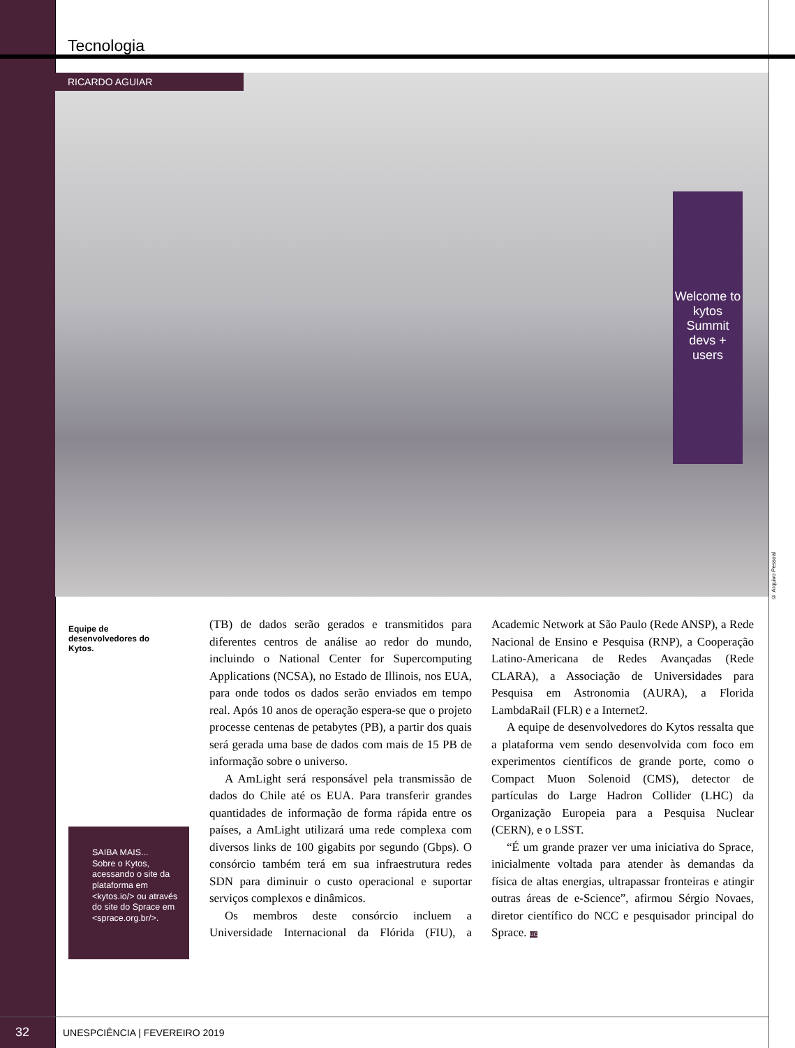Tecnologia
Welcome to kytos Summit devs + users RICARDO AGUIAR
© Arquivo Pessoal
Equipe de desenvolvedores do Kytos.
SAIBA MAIS...
Sobre o Kytos, acessando o site da plataforma em <kytos.io/> ou através do site do Sprace em <sprace.org.br/>.
(TB) de dados serão gerados e transmitidos para diferentes centros de análise ao redor do mundo, incluindo o National Center for Supercomputing Applications (NCSA), no Estado de Illinois, nos EUA, para onde todos os dados serão enviados em tempo real. Após 10 anos de operação espera-se que o projeto processe centenas de petabytes (PB), a partir dos quais será gerada uma base de dados com mais de 15 PB de informação sobre o universo.
A AmLight será responsável pela transmissão de dados do Chile até os EUA. Para transferir grandes quantidades de informação de forma rápida entre os países, a AmLight utilizará uma rede complexa com diversos links de 100 gigabits por segundo (Gbps). O consórcio também terá em sua infraestrutura redes SDN para diminuir o custo operacional e suportar serviços complexos e dinâmicos.
Os membros deste consórcio incluem a Universidade Internacional da Flórida (FIU), a Academic Network at São Paulo (Rede ANSP), a Rede Nacional de Ensino e Pesquisa (RNP), a Cooperação Latino-Americana de Redes Avançadas (Rede CLARA), a Associação de Universidades para Pesquisa em Astronomia (AURA), a Florida LambdaRail (FLR) e a Internet2.
A equipe de desenvolvedores do Kytos ressalta que a plataforma vem sendo desenvolvida com foco em experimentos científicos de grande porte, como o Compact Muon Solenoid (CMS), detector de partículas do Large Hadron Collider (LHC) da Organização Europeia para a Pesquisa Nuclear (CERN), e o LSST.
“É um grande prazer ver uma iniciativa do Sprace, inicialmente voltada para atender às demandas da física de altas energias, ultrapassar fronteiras e atingir outras áreas de e-Science”, afirmou Sérgio Novaes, diretor científico do NCC e pesquisador principal do Sprace. UC
32 UNESPCIÊNCIA | FEVEREIRO 2019